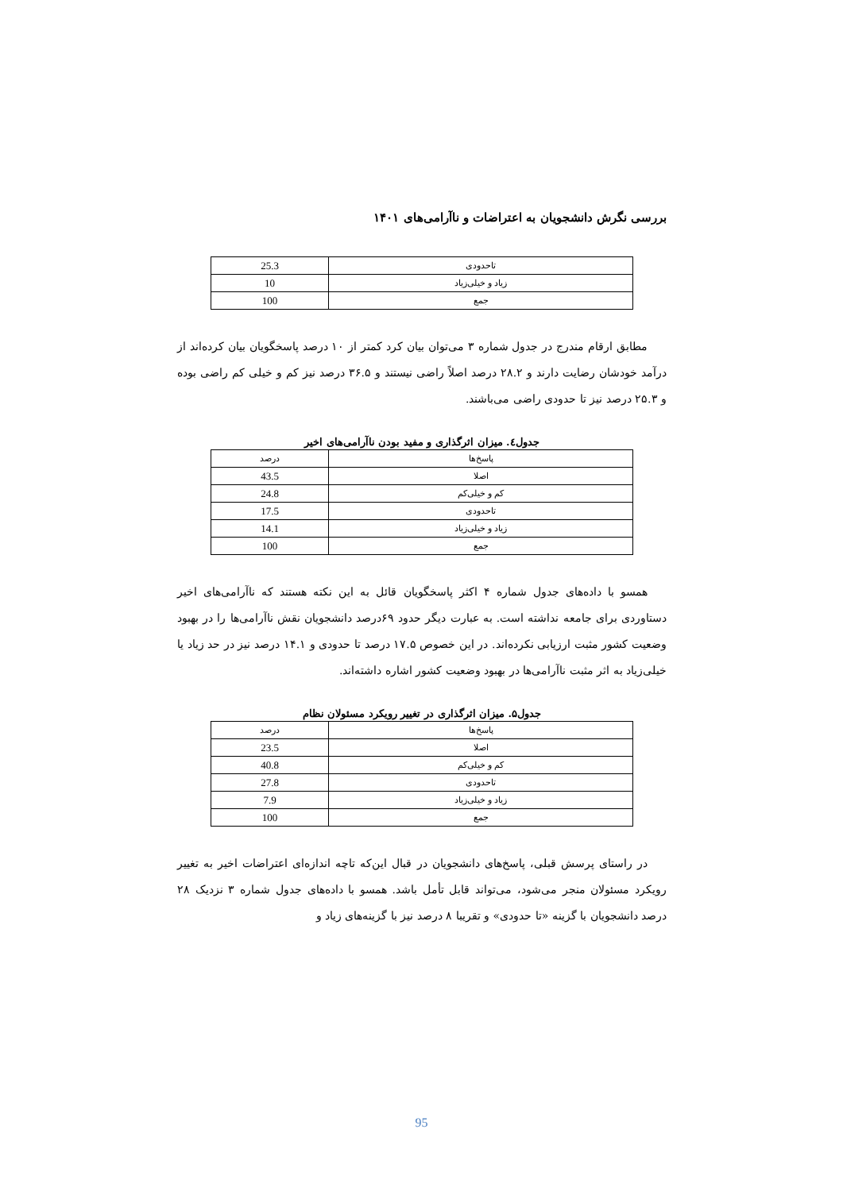بررسی نگرش دانشجویان به اعتراضات و ناآرامی‌های ۱۴۰۱
| تاحدودی | 25.3 |
| زیاد و خیلی‌زیاد | 10 |
| جمع | 100 |
مطابق ارقام مندرج در جدول شماره ۳ می‌توان بیان کرد کمتر از ۱۰ درصد پاسخگویان بیان کرده‌اند از درآمد خودشان رضایت دارند و ۲۸.۲ درصد اصلاً راضی نیستند و ۳۶.۵ درصد نیز کم و خیلی کم راضی بوده و ۲۵.۳ درصد نیز تا حدودی راضی می‌باشند.
جدول٤. میزان اثرگذاری و مفید بودن ناآرامی‌های اخیر
| پاسخ‌ها | درصد |
| --- | --- |
| اصلا | 43.5 |
| کم و خیلی‌کم | 24.8 |
| تاحدودی | 17.5 |
| زیاد و خیلی‌زیاد | 14.1 |
| جمع | 100 |
همسو با داده‌های جدول شماره ۴ اکثر پاسخگویان قائل به این نکته هستند که ناآرامی‌های اخیر دستاوردی برای جامعه نداشته است. به عبارت دیگر حدود ۶۹درصد دانشجویان نقش ناآرامی‌ها را در بهبود وضعیت کشور مثبت ارزیابی نکرده‌اند. در این خصوص ۱۷.۵ درصد تا حدودی و ۱۴.۱ درصد نیز در حد زیاد یا خیلی‌زیاد به اثر مثبت ناآرامی‌ها در بهبود وضعیت کشور اشاره داشته‌اند.
جدول۵. میزان اثرگذاری در تغییر رویکرد مسئولان نظام
| پاسخ‌ها | درصد |
| --- | --- |
| اصلا | 23.5 |
| کم و خیلی‌کم | 40.8 |
| تاحدودی | 27.8 |
| زیاد و خیلی‌زیاد | 7.9 |
| جمع | 100 |
در راستای پرسش قبلی، پاسخ‌های دانشجویان در قبال این‌که تاچه اندازه‌ای اعتراضات اخیر به تغییر رویکرد مسئولان منجر می‌شود، می‌تواند قابل تأمل باشد. همسو با داده‌های جدول شماره ۳ نزدیک ۲۸ درصد دانشجویان با گزینه «تا حدودی» و تقریبا ۸ درصد نیز با گزینه‌های زیاد و
95